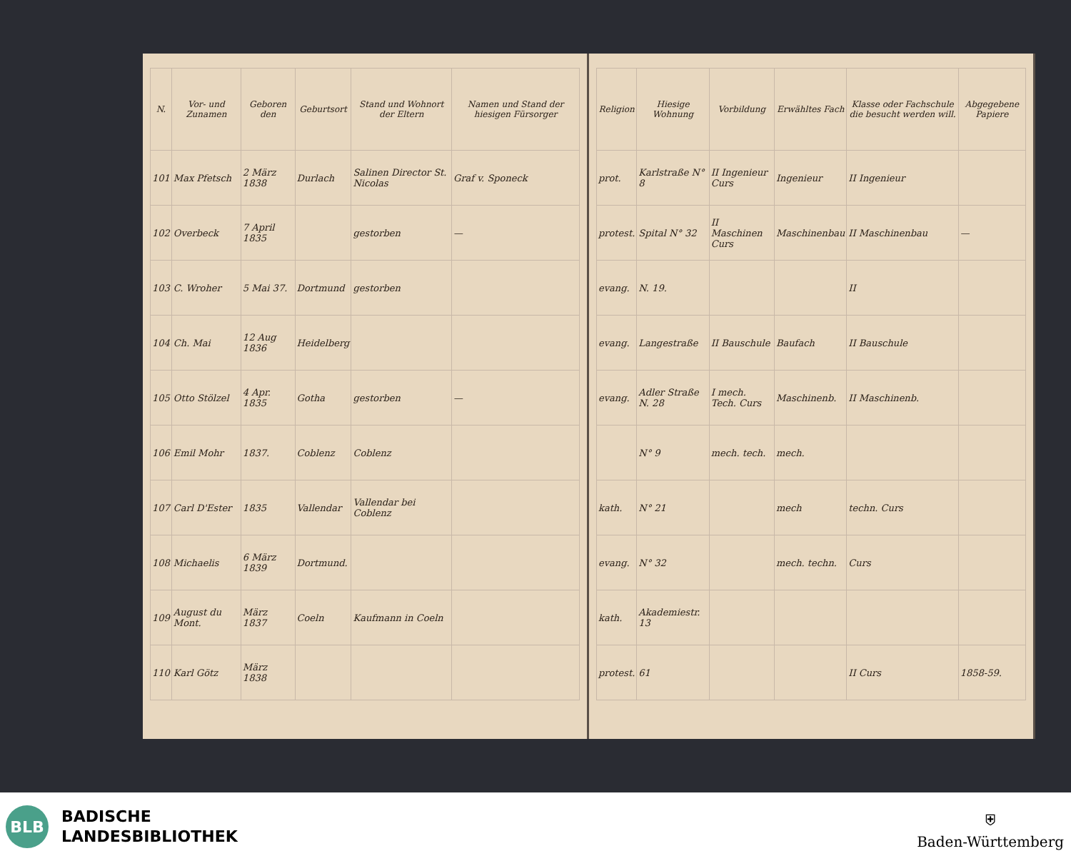| N. | Vor- und Zunamen | Geboren den | Geburtsort | Stand und Wohnort der Eltern | Namen und Stand der hiesigen Fürsorger |
| --- | --- | --- | --- | --- | --- |
| 101 | Max Pfetsch | 2 März 1838 | Durlach | Salinen Director St. Nicolas | Graf v. Sponeck |
| 102 | Overbeck | 7 April 1835 | | gestorben | — |
| 103 | C. Wroher | 5 Mai 37. | Dortmund | gestorben | |
| 104 | Ch. Mai | 12 Aug 1836 | Heidelberg | | |
| 105 | Otto Stölzel | 4 Apr. 1835 | Gotha | gestorben | — |
| 106 | Emil Mohr | 1837. | Coblenz | Coblenz | |
| 107 | Carl D'Ester | 1835 | Vallendar | Vallendar bei Coblenz | |
| 108 | Michaelis | 6 März 1839 | Dortmund. | | |
| 109 | August du Mont. | März 1837 | Coeln | Kaufmann in Coeln | |
| 110 | Karl Götz | März 1838 | | | |
| Religion | Hiesige Wohnung | Vorbildung | Erwähltes Fach | Klasse oder Fachschule die besucht werden will. | Abgegebene Papiere |
| --- | --- | --- | --- | --- | --- |
| prot. | Karlstraße N° 8 | II Ingenieur Curs | Ingenieur | II Ingenieur | |
| protest. | Spital N° 32 | II Maschinen Curs | Maschinenbau | II Maschinenbau | — |
| evang. | N. 19. | | | II | |
| evang. | Langestraße | II Bauschule | Baufach | II Bauschule | |
| evang. | Adler Straße N. 28 | I mech. Tech. Curs | Maschinenb. | II Maschinenb. | |
| | N° 9 | mech. tech. | mech. | | |
| kath. | N° 21 | | mech | techn. Curs | |
| evang. | N° 32 | | mech. techn. | Curs | |
| kath. | Akademiestr. 13 | | | | |
| protest. | 61 | | | II Curs | 1858-59. |
BLB
BADISCHE
LANDESBIBLIOTHEK
⛨
Baden-Württemberg